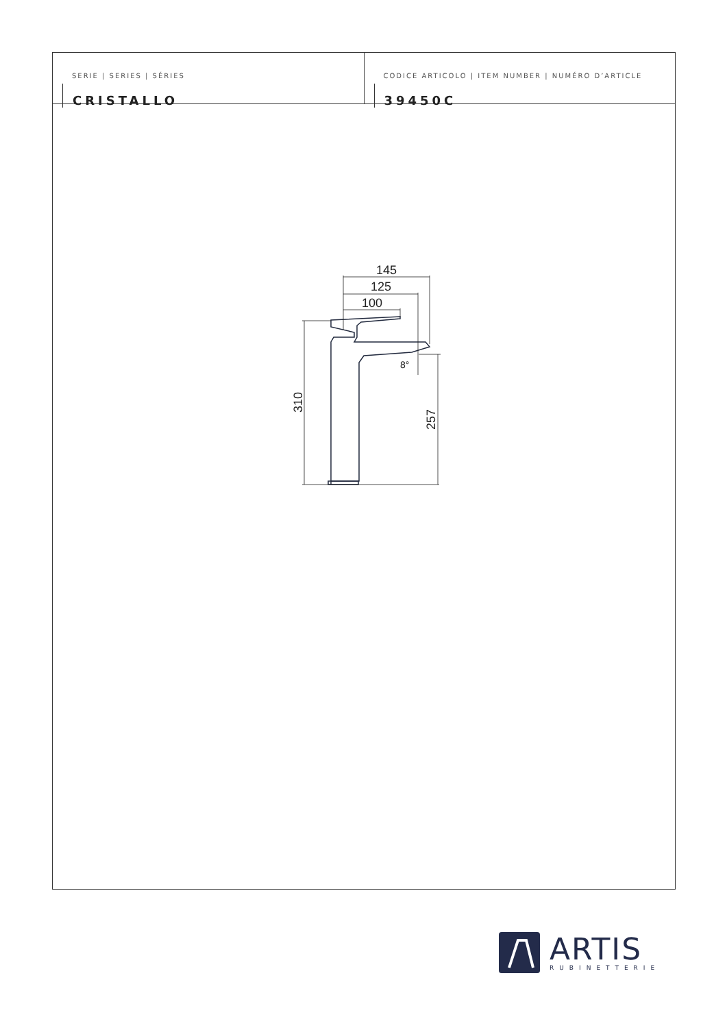SERIE | SERIES | SÉRIES
CRISTALLO
CODICE ARTICOLO | ITEM NUMBER | NUMÉRO D’ARTICLE
39450C
145
125
100
310
257
8°
ARTIS
RUBINETTERIE